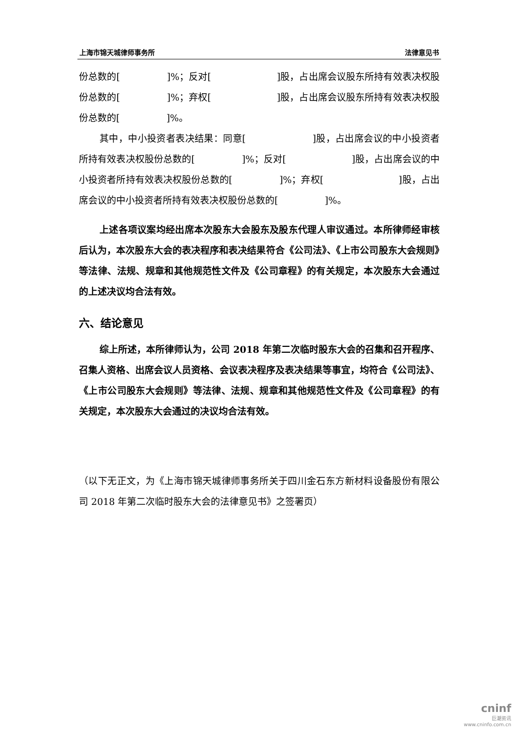上海市锦天城律师事务所 法律意见书
份总数的[　　　　　]%；反对[　　　　　　　]股，占出席会议股东所持有效表决权股份总数的[　　　　　]%；弃权[　　　　　　　]股，占出席会议股东所持有效表决权股份总数的[　　　　　]%。
其中，中小投资者表决结果：同意[　　　　　　　]股，占出席会议的中小投资者所持有效表决权股份总数的[　　　　　]%；反对[　　　　　　　]股，占出席会议的中小投资者所持有效表决权股份总数的[　　　　　]%；弃权[　　　　　　　　]股，占出席会议的中小投资者所持有效表决权股份总数的[　　　　　]%。
上述各项议案均经出席本次股东大会股东及股东代理人审议通过。本所律师经审核后认为，本次股东大会的表决程序和表决结果符合《公司法》、《上市公司股东大会规则》等法律、法规、规章和其他规范性文件及《公司章程》的有关规定，本次股东大会通过的上述决议均合法有效。
六、结论意见
综上所述，本所律师认为，公司 2018 年第二次临时股东大会的召集和召开程序、召集人资格、出席会议人员资格、会议表决程序及表决结果等事宜，均符合《公司法》、《上市公司股东大会规则》等法律、法规、规章和其他规范性文件及《公司章程》的有关规定，本次股东大会通过的决议均合法有效。
（以下无正文，为《上海市锦天城律师事务所关于四川金石东方新材料设备股份有限公司 2018 年第二次临时股东大会的法律意见书》之签署页）
cninf
巨潮资讯
www.cninfo.com.cn